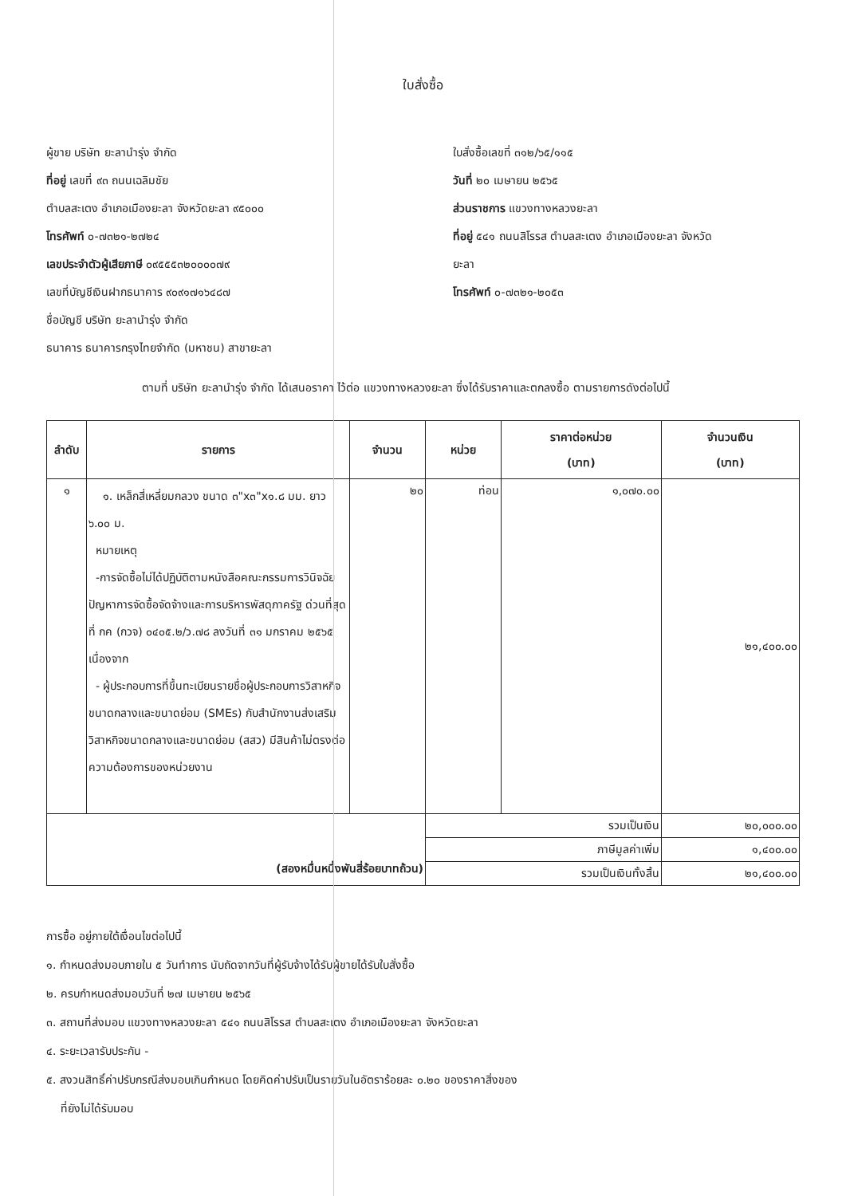ใบสั่งซื้อ
ผู้ขาย บริษัท ยะลานำรุ่ง จำกัด
ที่อยู่ เลขที่ ๙๓ ถนนเฉลิมชัย
ตำบลสะเตง อำเภอเมืองยะลา จังหวัดยะลา ๙๕๐๐๐
โทรศัพท์ ๐-๗๓๒๑-๒๗๒๔
เลขประจำตัวผู้เสียภาษี ๐๙๕๕๕๓๒๐๐๐๐๗๙
เลขที่บัญชีเงินฝากธนาคาร ๙๐๙๑๗๑๖๔๘๗
ชื่อบัญชี บริษัท ยะลานำรุ่ง จำกัด
ธนาคาร ธนาคารกรุงไทยจำกัด (มหาชน) สาขายะลา
ใบสั่งซื้อเลขที่ ๓๑๒/๖๕/๑๑๕
วันที่ ๒๐ เมษายน ๒๕๖๕
ส่วนราชการ แขวงทางหลวงยะลา
ที่อยู่ ๕๔๑ ถนนสิโรรส ตำบลสะเตง อำเภอเมืองยะลา จังหวัด
ยะลา
โทรศัพท์ ๐-๗๓๒๑-๒๐๕๓
ตามที่ บริษัท ยะลานำรุ่ง จำกัด ได้เสนอราคา ไว้ต่อ แขวงทางหลวงยะลา ซึ่งได้รับราคาและตกลงซื้อ ตามรายการดังต่อไปนี้
| ลำดับ | รายการ | จำนวน | หน่วย | ราคาต่อหน่วย (บาท) | จำนวนเงิน (บาท) |
| --- | --- | --- | --- | --- | --- |
| ๑ | ๑. เหล็กสี่เหลี่ยมกลวง ขนาด ๓"x๓"x๑.๘ มม. ยาว ๖.๐๐ ม. หมายเหตุ -การจัดซื้อไม่ได้ปฏิบัติตามหนังสือคณะกรรมการวินิจฉัยปัญหาการจัดซื้อจัดจ้างและการบริหารพัสดุภาครัฐ ด่วนที่สุด ที่ กค (กวจ) ๐๔๐๕.๒/ว.๗๘ ลงวันที่ ๓๑ มกราคม ๒๕๖๕ เนื่องจาก - ผู้ประกอบการที่ขึ้นทะเบียนรายชื่อผู้ประกอบการวิสาหกิจขนาดกลางและขนาดย่อม (SMEs) กับสำนักงานส่งเสริมวิสาหกิจขนาดกลางและขนาดย่อม (สสว) มีสินค้าไม่ตรงต่อความต้องการของหน่วยงาน | ๒๐ | ท่อน | ๑,๐๗๐.๐๐ | ๒๑,๔๐๐.๐๐ |
| (สองหมื่นหนึ่งพันสี่ร้อยบาทถ้วน) | | | รวมเป็นเงิน | | ๒๐,๐๐๐.๐๐ |
| | | | ภาษีมูลค่าเพิ่ม | | ๑,๔๐๐.๐๐ |
| | | | รวมเป็นเงินทั้งสิ้น | | ๒๑,๔๐๐.๐๐ |
การซื้อ อยู่ภายใต้เงื่อนไขต่อไปนี้
๑. กำหนดส่งมอบภายใน ๕ วันทำการ นับถัดจากวันที่ผู้รับจ้างได้รับผู้ขายได้รับใบสั่งซื้อ
๒. ครบกำหนดส่งมอบวันที่ ๒๗ เมษายน ๒๕๖๕
๓. สถานที่ส่งมอบ แขวงทางหลวงยะลา ๕๔๑ ถนนสิโรรส ตำบลสะเตง อำเภอเมืองยะลา จังหวัดยะลา
๔. ระยะเวลารับประกัน -
๕. สงวนสิทธิ์ค่าปรับกรณีส่งมอบเกินกำหนด โดยคิดค่าปรับเป็นรายวันในอัตราร้อยละ ๐.๒๐ ของราคาสิ่งของ
ที่ยังไม่ได้รับมอบ